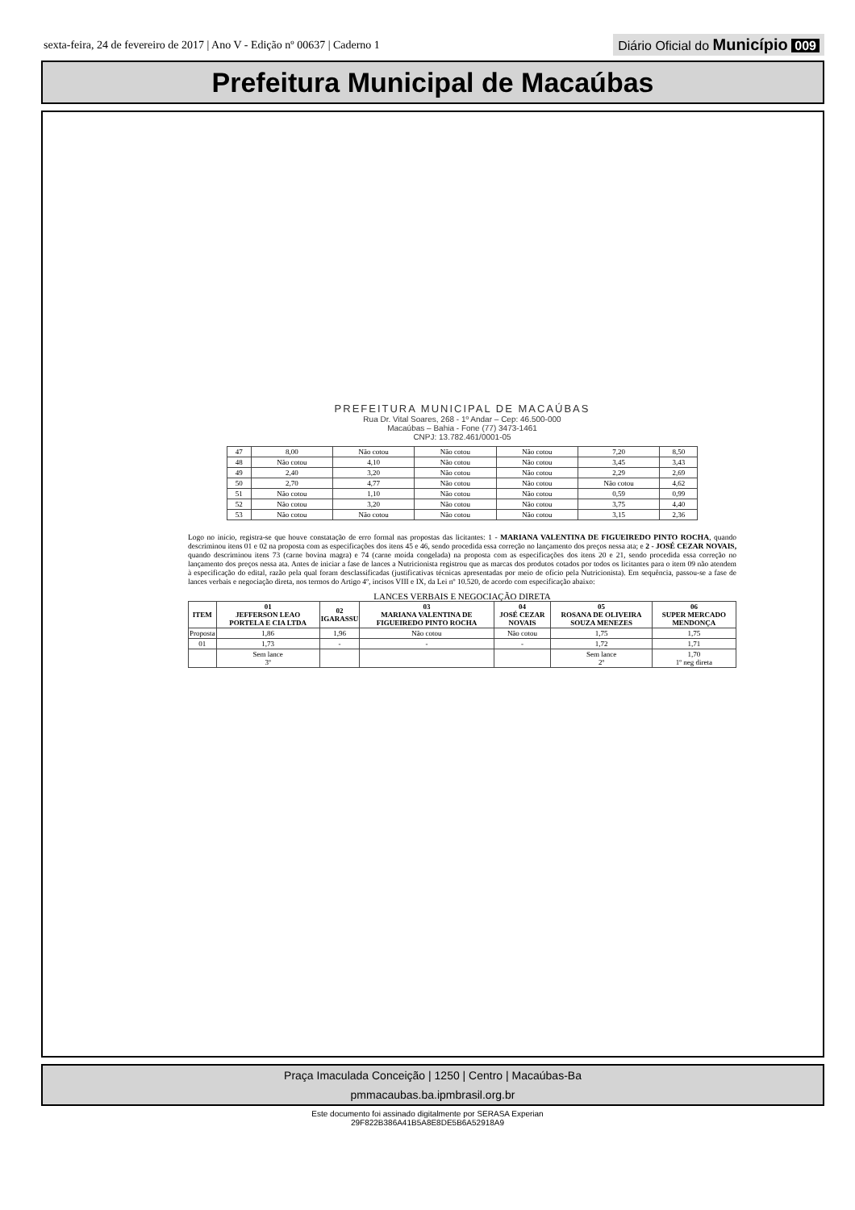sexta-feira, 24 de fevereiro de 2017 | Ano V - Edição nº 00637 | Caderno 1 Diário Oficial do Município 009
Prefeitura Municipal de Macaúbas
PREFEITURA MUNICIPAL DE MACAÚBAS
Rua Dr. Vital Soares, 268 - 1º Andar – Cep: 46.500-000
Macaúbas – Bahia - Fone (77) 3473-1461
CNPJ: 13.782.461/0001-05
| 47 | 8,00 | Não cotou | Não cotou | Não cotou | 7,20 | 8,50 |
| 48 | Não cotou | 4,10 | Não cotou | Não cotou | 3,45 | 3,43 |
| 49 | 2,40 | 3,20 | Não cotou | Não cotou | 2,29 | 2,69 |
| 50 | 2,70 | 4,77 | Não cotou | Não cotou | Não cotou | 4,62 |
| 51 | Não cotou | 1,10 | Não cotou | Não cotou | 0,59 | 0,99 |
| 52 | Não cotou | 3,20 | Não cotou | Não cotou | 3,75 | 4,40 |
| 53 | Não cotou | Não cotou | Não cotou | Não cotou | 3,15 | 2,36 |
Logo no início, registra-se que houve constatação de erro formal nas propostas das licitantes: 1 - MARIANA VALENTINA DE FIGUEIREDO PINTO ROCHA, quando descriminou itens 01 e 02 na proposta com as especificações dos itens 45 e 46, sendo procedida essa correção no lançamento dos preços nessa ata; e 2 - JOSÉ CEZAR NOVAIS, quando descriminou itens 73 (carne bovina magra) e 74 (carne moída congelada) na proposta com as especificações dos itens 20 e 21, sendo procedida essa correção no lançamento dos preços nessa ata. Antes de iniciar a fase de lances a Nutricionista registrou que as marcas dos produtos cotados por todos os licitantes para o item 09 não atendem à especificação do edital, razão pela qual foram desclassificadas (justificativas técnicas apresentadas por meio de ofício pela Nutricionista). Em sequência, passou-se a fase de lances verbais e negociação direta, nos termos do Artigo 4º, incisos VIII e IX, da Lei nº 10.520, de acordo com especificação abaixo:
LANCES VERBAIS E NEGOCIAÇÃO DIRETA
| ITEM | 01 JEFFERSON LEAO PORTELA E CIA LTDA | 02 IGARASSU | 03 MARIANA VALENTINA DE FIGUEIREDO PINTO ROCHA | 04 JOSÉ CEZAR NOVAIS | 05 ROSANA DE OLIVEIRA SOUZA MENEZES | 06 SUPER MERCADO MENDONÇA |
| --- | --- | --- | --- | --- | --- | --- |
| Proposta | 1,86 | 1,96 | Não cotou | Não cotou | 1,75 | 1,75 |
| 01 | 1,73 | - | - | - | 1,72 | 1,71 |
| | Sem lance 3º | | | | Sem lance 2º | 1,70 1º neg direta |
Praça Imaculada Conceição | 1250 | Centro | Macaúbas-Ba
pmmacaubas.ba.ipmbrasil.org.br
Este documento foi assinado digitalmente por SERASA Experian
29F822B386A41B5A8E8DE5B6A52918A9